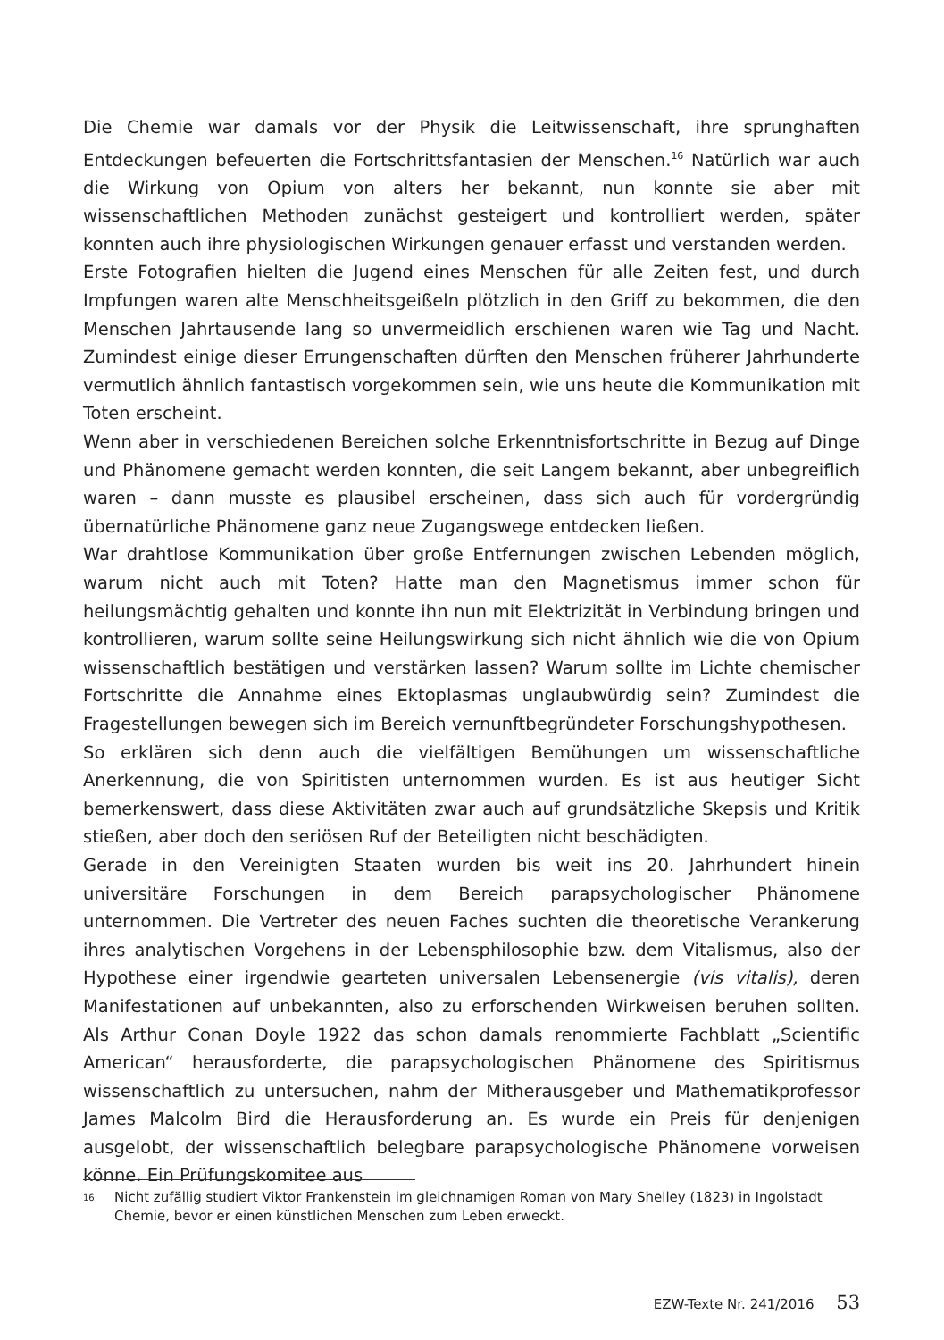Die Chemie war damals vor der Physik die Leitwissenschaft, ihre sprunghaften Entdeckungen befeuerten die Fortschrittsfantasien der Menschen.<sup>16</sup> Natürlich war auch die Wirkung von Opium von alters her bekannt, nun konnte sie aber mit wissenschaftlichen Methoden zunächst gesteigert und kontrolliert werden, später konnten auch ihre physiologischen Wirkungen genauer erfasst und verstanden werden.
Erste Fotografien hielten die Jugend eines Menschen für alle Zeiten fest, und durch Impfungen waren alte Menschheitsgeißeln plötzlich in den Griff zu bekommen, die den Menschen Jahrtausende lang so unvermeidlich erschienen waren wie Tag und Nacht. Zumindest einige dieser Errungenschaften dürften den Menschen früherer Jahrhunderte vermutlich ähnlich fantastisch vorgekommen sein, wie uns heute die Kommunikation mit Toten erscheint.
Wenn aber in verschiedenen Bereichen solche Erkenntnisfortschritte in Bezug auf Dinge und Phänomene gemacht werden konnten, die seit Langem bekannt, aber unbegreiflich waren – dann musste es plausibel erscheinen, dass sich auch für vordergründig übernatürliche Phänomene ganz neue Zugangswege entdecken ließen.
War drahtlose Kommunikation über große Entfernungen zwischen Lebenden möglich, warum nicht auch mit Toten? Hatte man den Magnetismus immer schon für heilungsmächtig gehalten und konnte ihn nun mit Elektrizität in Verbindung bringen und kontrollieren, warum sollte seine Heilungswirkung sich nicht ähnlich wie die von Opium wissenschaftlich bestätigen und verstärken lassen? Warum sollte im Lichte chemischer Fortschritte die Annahme eines Ektoplasmas unglaubwürdig sein? Zumindest die Fragestellungen bewegen sich im Bereich vernunftbegründeter Forschungshypothesen.
So erklären sich denn auch die vielfältigen Bemühungen um wissenschaftliche Anerkennung, die von Spiritisten unternommen wurden. Es ist aus heutiger Sicht bemerkenswert, dass diese Aktivitäten zwar auch auf grundsätzliche Skepsis und Kritik stießen, aber doch den seriösen Ruf der Beteiligten nicht beschädigten.
Gerade in den Vereinigten Staaten wurden bis weit ins 20. Jahrhundert hinein universitäre Forschungen in dem Bereich parapsychologischer Phänomene unternommen. Die Vertreter des neuen Faches suchten die theoretische Verankerung ihres analytischen Vorgehens in der Lebensphilosophie bzw. dem Vitalismus, also der Hypothese einer irgendwie gearteten universalen Lebensenergie (vis vitalis), deren Manifestationen auf unbekannten, also zu erforschenden Wirkweisen beruhen sollten. Als Arthur Conan Doyle 1922 das schon damals renommierte Fachblatt „Scientific American“ herausforderte, die parapsychologischen Phänomene des Spiritismus wissenschaftlich zu untersuchen, nahm der Mitherausgeber und Mathematikprofessor James Malcolm Bird die Herausforderung an. Es wurde ein Preis für denjenigen ausgelobt, der wissenschaftlich belegbare parapsychologische Phänomene vorweisen könne. Ein Prüfungskomitee aus
<sup>16</sup>
Nicht zufällig studiert Viktor Frankenstein im gleichnamigen Roman von Mary Shelley (1823) in Ingolstadt Chemie, bevor er einen künstlichen Menschen zum Leben erweckt.
EZW-Texte Nr. 241/2016 53